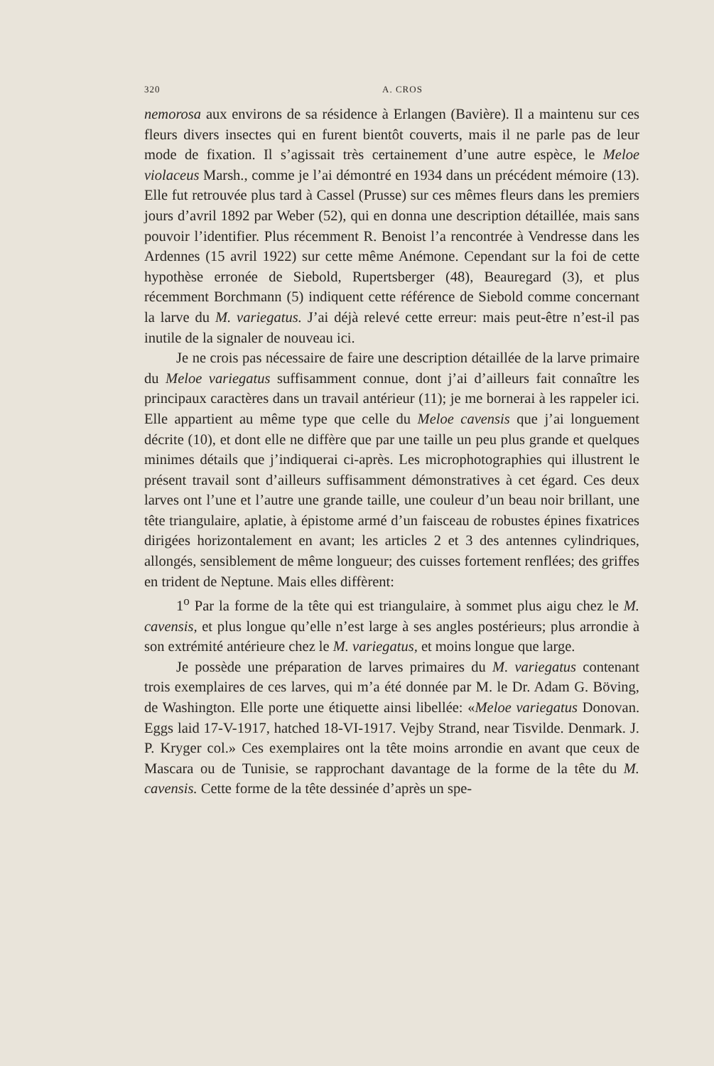320 A. CROS
nemorosa aux environs de sa résidence à Erlangen (Bavière). Il a maintenu sur ces fleurs divers insectes qui en furent bientôt couverts, mais il ne parle pas de leur mode de fixation. Il s’agissait très certainement d’une autre espèce, le Meloe violaceus Marsh., comme je l’ai démontré en 1934 dans un précédent mémoire (13). Elle fut retrouvée plus tard à Cassel (Prusse) sur ces mêmes fleurs dans les premiers jours d’avril 1892 par Weber (52), qui en donna une description détaillée, mais sans pouvoir l’identifier. Plus récemment R. Benoist l’a rencontrée à Vendresse dans les Ardennes (15 avril 1922) sur cette même Anémone. Cependant sur la foi de cette hypothèse erronée de Siebold, Rupertsberger (48), Beauregard (3), et plus récemment Borchmann (5) indiquent cette référence de Siebold comme concernant la larve du M. variegatus. J’ai déjà relevé cette erreur: mais peut-être n’est-il pas inutile de la signaler de nouveau ici.
Je ne crois pas nécessaire de faire une description détaillée de la larve primaire du Meloe variegatus suffisamment connue, dont j’ai d’ailleurs fait connaître les principaux caractères dans un travail antérieur (11); je me bornerai à les rappeler ici. Elle appartient au même type que celle du Meloe cavensis que j’ai longuement décrite (10), et dont elle ne diffère que par une taille un peu plus grande et quelques minimes détails que j’indiquerai ci-après. Les microphotographies qui illustrent le présent travail sont d’ailleurs suffisamment démonstratives à cet égard. Ces deux larves ont l’une et l’autre une grande taille, une couleur d’un beau noir brillant, une tête triangulaire, aplatie, à épistome armé d’un faisceau de robustes épines fixatrices dirigées horizontalement en avant; les articles 2 et 3 des antennes cylindriques, allongés, sensiblement de même longueur; des cuisses fortement renflées; des griffes en trident de Neptune. Mais elles diffèrent:
1<sup>o</sup> Par la forme de la tête qui est triangulaire, à sommet plus aigu chez le M. cavensis, et plus longue qu’elle n’est large à ses angles postérieurs; plus arrondie à son extrémité antérieure chez le M. variegatus, et moins longue que large.
Je possède une préparation de larves primaires du M. variegatus contenant trois exemplaires de ces larves, qui m’a été donnée par M. le Dr. Adam G. Böving, de Washington. Elle porte une étiquette ainsi libellée: «Meloe variegatus Donovan. Eggs laid 17-V-1917, hatched 18-VI-1917. Vejby Strand, near Tisvilde. Denmark. J. P. Kryger col.» Ces exemplaires ont la tête moins arrondie en avant que ceux de Mascara ou de Tunisie, se rapprochant davantage de la forme de la tête du M. cavensis. Cette forme de la tête dessinée d’après un spe-